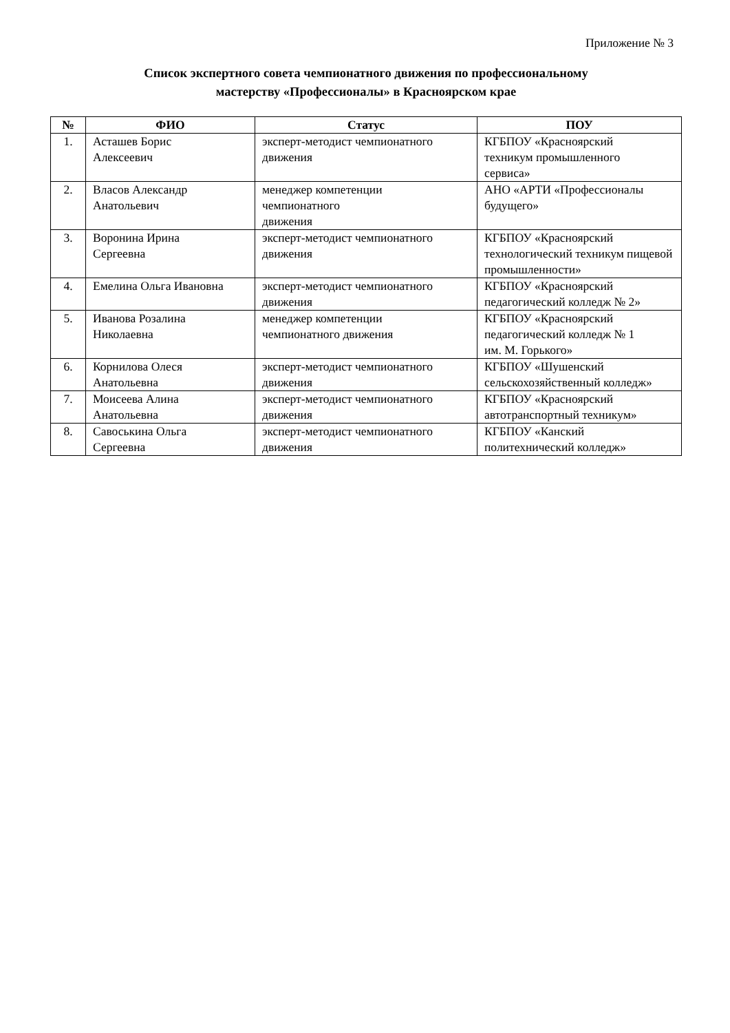Приложение № 3
Список экспертного совета чемпионатного движения по профессиональному
мастерству «Профессионалы» в Красноярском крае
| № | ФИО | Статус | ПОУ |
| --- | --- | --- | --- |
| 1. | Асташев Борис Алексеевич | эксперт-методист чемпионатного движения | КГБПОУ «Красноярский техникум промышленного сервиса» |
| 2. | Власов Александр Анатольевич | менеджер компетенции чемпионатного движения | АНО «АРТИ «Профессионалы будущего» |
| 3. | Воронина Ирина Сергеевна | эксперт-методист чемпионатного движения | КГБПОУ «Красноярский технологический техникум пищевой промышленности» |
| 4. | Емелина Ольга Ивановна | эксперт-методист чемпионатного движения | КГБПОУ «Красноярский педагогический колледж № 2» |
| 5. | Иванова Розалина Николаевна | менеджер компетенции чемпионатного движения | КГБПОУ «Красноярский педагогический колледж № 1 им. М. Горького» |
| 6. | Корнилова Олеся Анатольевна | эксперт-методист чемпионатного движения | КГБПОУ «Шушенский сельскохозяйственный колледж» |
| 7. | Моисеева Алина Анатольевна | эксперт-методист чемпионатного движения | КГБПОУ «Красноярский автотранспортный техникум» |
| 8. | Савоськина Ольга Сергеевна | эксперт-методист чемпионатного движения | КГБПОУ «Канский политехнический колледж» |